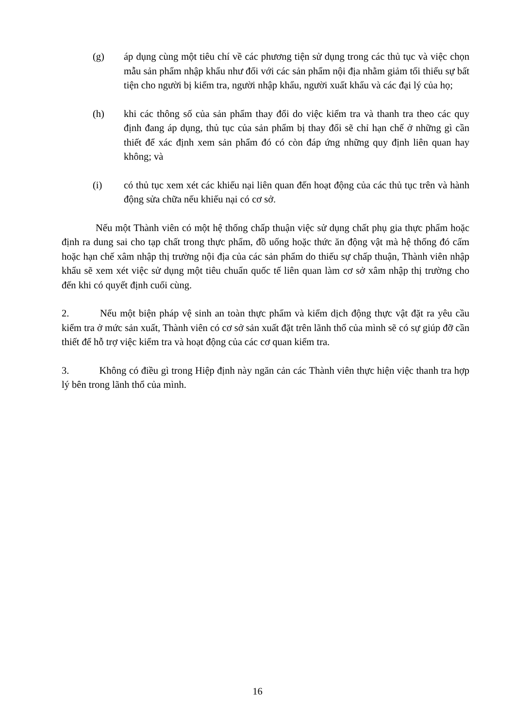(g) áp dụng cùng một tiêu chí về các phương tiện sử dụng trong các thủ tục và việc chọn mẫu sản phẩm nhập khẩu như đối với các sản phẩm nội địa nhằm giảm tối thiểu sự bất tiện cho người bị kiểm tra, người nhập khẩu, người xuất khẩu và các đại lý của họ;
(h) khi các thông số của sản phẩm thay đổi do việc kiểm tra và thanh tra theo các quy định đang áp dụng, thủ tục của sản phẩm bị thay đổi sẽ chỉ hạn chế ở những gì cần thiết để xác định xem sản phẩm đó có còn đáp ứng những quy định liên quan hay không; và
(i) có thủ tục xem xét các khiếu nại liên quan đến hoạt động của các thủ tục trên và hành động sửa chữa nếu khiếu nại có cơ sở.
Nếu một Thành viên có một hệ thống chấp thuận việc sử dụng chất phụ gia thực phẩm hoặc định ra dung sai cho tạp chất trong thực phẩm, đồ uống hoặc thức ăn động vật mà hệ thống đó cấm hoặc hạn chế xâm nhập thị trường nội địa của các sản phẩm do thiếu sự chấp thuận, Thành viên nhập khẩu sẽ xem xét việc sử dụng một tiêu chuẩn quốc tế liên quan làm cơ sở xâm nhập thị trường cho đến khi có quyết định cuối cùng.
2. Nếu một biện pháp vệ sinh an toàn thực phẩm và kiểm dịch động thực vật đặt ra yêu cầu kiểm tra ở mức sản xuất, Thành viên có cơ sở sản xuất đặt trên lãnh thổ của mình sẽ có sự giúp đỡ cần thiết để hỗ trợ việc kiểm tra và hoạt động của các cơ quan kiểm tra.
3. Không có điều gì trong Hiệp định này ngăn cản các Thành viên thực hiện việc thanh tra hợp lý bên trong lãnh thổ của mình.
16